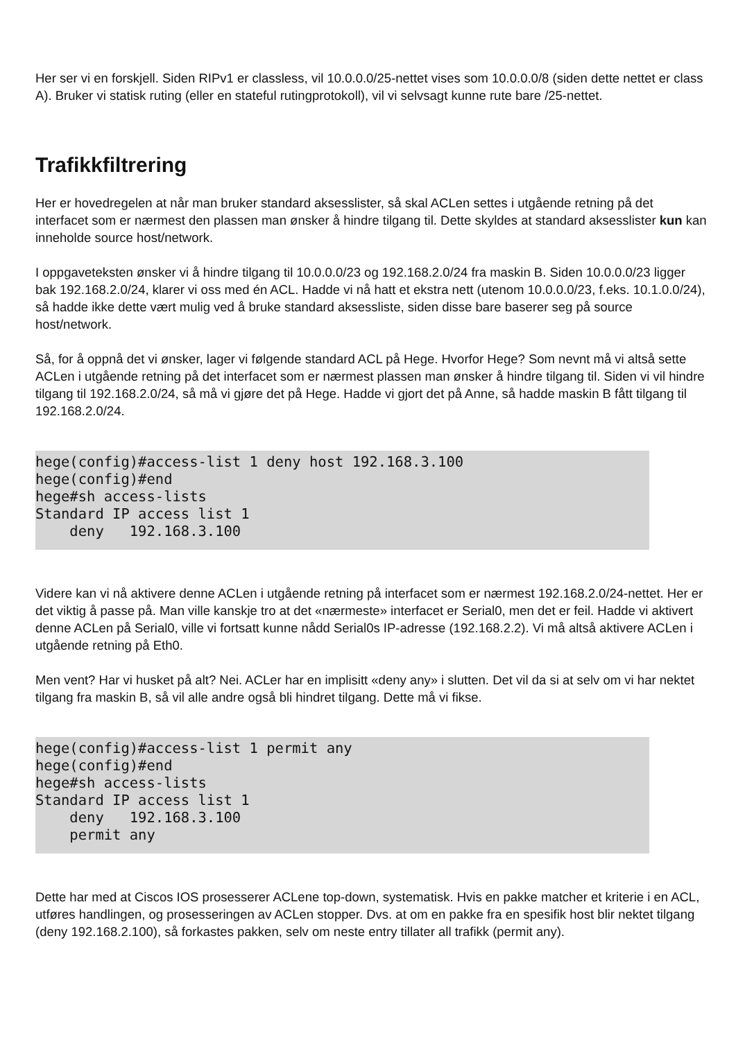Her ser vi en forskjell. Siden RIPv1 er classless, vil 10.0.0.0/25-nettet vises som 10.0.0.0/8 (siden dette nettet er class A). Bruker vi statisk ruting (eller en stateful rutingprotokoll), vil vi selvsagt kunne rute bare /25-nettet.
Trafikkfiltrering
Her er hovedregelen at når man bruker standard aksesslister, så skal ACLen settes i utgående retning på det interfacet som er nærmest den plassen man ønsker å hindre tilgang til. Dette skyldes at standard aksesslister kun kan inneholde source host/network.
I oppgaveteksten ønsker vi å hindre tilgang til 10.0.0.0/23 og 192.168.2.0/24 fra maskin B. Siden 10.0.0.0/23 ligger bak 192.168.2.0/24, klarer vi oss med én ACL. Hadde vi nå hatt et ekstra nett (utenom 10.0.0.0/23, f.eks. 10.1.0.0/24), så hadde ikke dette vært mulig ved å bruke standard aksessliste, siden disse bare baserer seg på source host/network.
Så, for å oppnå det vi ønsker, lager vi følgende standard ACL på Hege. Hvorfor Hege? Som nevnt må vi altså sette ACLen i utgående retning på det interfacet som er nærmest plassen man ønsker å hindre tilgang til. Siden vi vil hindre tilgang til 192.168.2.0/24, så må vi gjøre det på Hege. Hadde vi gjort det på Anne, så hadde maskin B fått tilgang til 192.168.2.0/24.
hege(config)#access-list 1 deny host 192.168.3.100
hege(config)#end
hege#sh access-lists
Standard IP access list 1
    deny   192.168.3.100
Videre kan vi nå aktivere denne ACLen i utgående retning på interfacet som er nærmest 192.168.2.0/24-nettet. Her er det viktig å passe på. Man ville kanskje tro at det «nærmeste» interfacet er Serial0, men det er feil. Hadde vi aktivert denne ACLen på Serial0, ville vi fortsatt kunne nådd Serial0s IP-adresse (192.168.2.2). Vi må altså aktivere ACLen i utgående retning på Eth0.
Men vent? Har vi husket på alt? Nei. ACLer har en implisitt «deny any» i slutten. Det vil da si at selv om vi har nektet tilgang fra maskin B, så vil alle andre også bli hindret tilgang. Dette må vi fikse.
hege(config)#access-list 1 permit any
hege(config)#end
hege#sh access-lists
Standard IP access list 1
    deny   192.168.3.100
    permit any
Dette har med at Ciscos IOS prosesserer ACLene top-down, systematisk. Hvis en pakke matcher et kriterie i en ACL, utføres handlingen, og prosesseringen av ACLen stopper. Dvs. at om en pakke fra en spesifik host blir nektet tilgang (deny 192.168.2.100), så forkastes pakken, selv om neste entry tillater all trafikk (permit any).